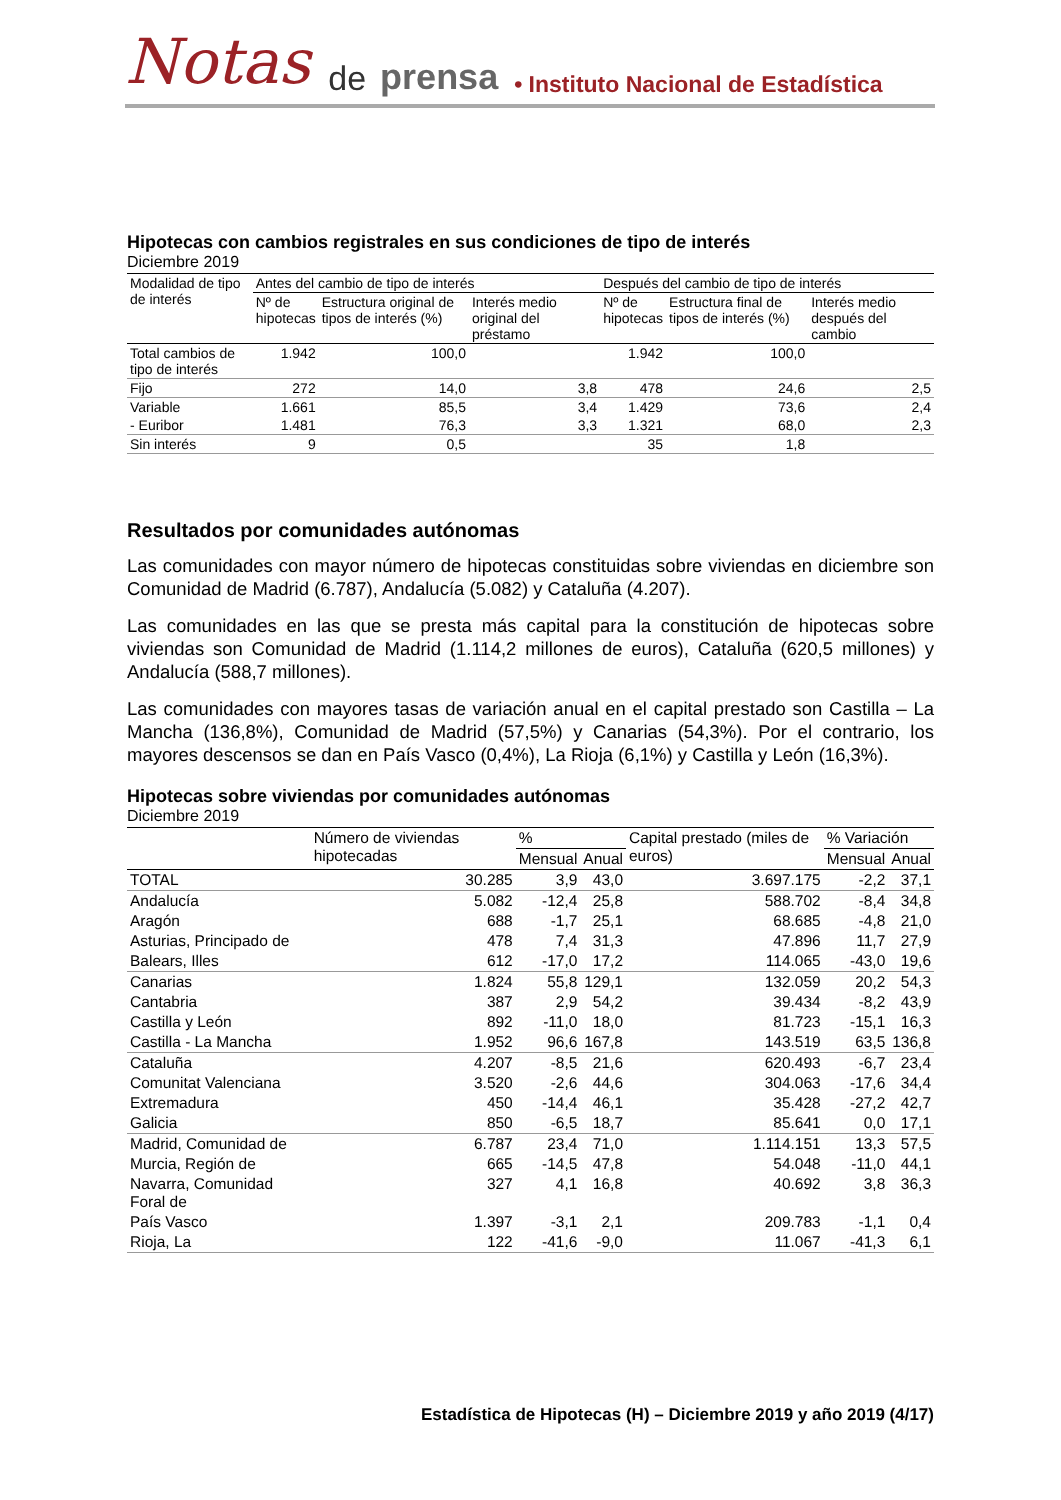Notas de prensa • Instituto Nacional de Estadística
Hipotecas con cambios registrales en sus condiciones de tipo de interés
Diciembre 2019
| Modalidad de tipo de interés | Antes del cambio de tipo de interés | | | Después del cambio de tipo de interés | | |
| --- | --- | --- | --- | --- | --- | --- |
| | Nº de hipotecas | Estructura original de tipos de interés (%) | Interés medio original del préstamo | Nº de hipotecas | Estructura final de tipos de interés (%) | Interés medio después del cambio |
| Total cambios de tipo de interés | 1.942 | 100,0 | | 1.942 | 100,0 | |
| Fijo | 272 | 14,0 | 3,8 | 478 | 24,6 | 2,5 |
| Variable | 1.661 | 85,5 | 3,4 | 1.429 | 73,6 | 2,4 |
| - Euribor | 1.481 | 76,3 | 3,3 | 1.321 | 68,0 | 2,3 |
| Sin interés | 9 | 0,5 | | 35 | 1,8 | |
Resultados por comunidades autónomas
Las comunidades con mayor número de hipotecas constituidas sobre viviendas en diciembre son Comunidad de Madrid (6.787), Andalucía (5.082) y Cataluña (4.207).
Las comunidades en las que se presta más capital para la constitución de hipotecas sobre viviendas son Comunidad de Madrid (1.114,2 millones de euros), Cataluña (620,5 millones) y Andalucía (588,7 millones).
Las comunidades con mayores tasas de variación anual en el capital prestado son Castilla – La Mancha (136,8%), Comunidad de Madrid (57,5%) y Canarias (54,3%). Por el contrario, los mayores descensos se dan en País Vasco (0,4%), La Rioja (6,1%) y Castilla y León (16,3%).
Hipotecas sobre viviendas por comunidades autónomas
Diciembre 2019
| | Número de viviendas hipotecadas | % | | Capital prestado (miles de euros) | % Variación | |
| --- | --- | --- | --- | --- | --- | --- |
| | | Mensual | Anual | | Mensual | Anual |
| TOTAL | 30.285 | 3,9 | 43,0 | 3.697.175 | -2,2 | 37,1 |
| Andalucía | 5.082 | -12,4 | 25,8 | 588.702 | -8,4 | 34,8 |
| Aragón | 688 | -1,7 | 25,1 | 68.685 | -4,8 | 21,0 |
| Asturias, Principado de | 478 | 7,4 | 31,3 | 47.896 | 11,7 | 27,9 |
| Balears, Illes | 612 | -17,0 | 17,2 | 114.065 | -43,0 | 19,6 |
| Canarias | 1.824 | 55,8 | 129,1 | 132.059 | 20,2 | 54,3 |
| Cantabria | 387 | 2,9 | 54,2 | 39.434 | -8,2 | 43,9 |
| Castilla y León | 892 | -11,0 | 18,0 | 81.723 | -15,1 | 16,3 |
| Castilla - La Mancha | 1.952 | 96,6 | 167,8 | 143.519 | 63,5 | 136,8 |
| Cataluña | 4.207 | -8,5 | 21,6 | 620.493 | -6,7 | 23,4 |
| Comunitat Valenciana | 3.520 | -2,6 | 44,6 | 304.063 | -17,6 | 34,4 |
| Extremadura | 450 | -14,4 | 46,1 | 35.428 | -27,2 | 42,7 |
| Galicia | 850 | -6,5 | 18,7 | 85.641 | 0,0 | 17,1 |
| Madrid, Comunidad de | 6.787 | 23,4 | 71,0 | 1.114.151 | 13,3 | 57,5 |
| Murcia, Región de | 665 | -14,5 | 47,8 | 54.048 | -11,0 | 44,1 |
| Navarra, Comunidad Foral de | 327 | 4,1 | 16,8 | 40.692 | 3,8 | 36,3 |
| País Vasco | 1.397 | -3,1 | 2,1 | 209.783 | -1,1 | 0,4 |
| Rioja, La | 122 | -41,6 | -9,0 | 11.067 | -41,3 | 6,1 |
Estadística de Hipotecas (H) – Diciembre 2019 y año 2019 (4/17)